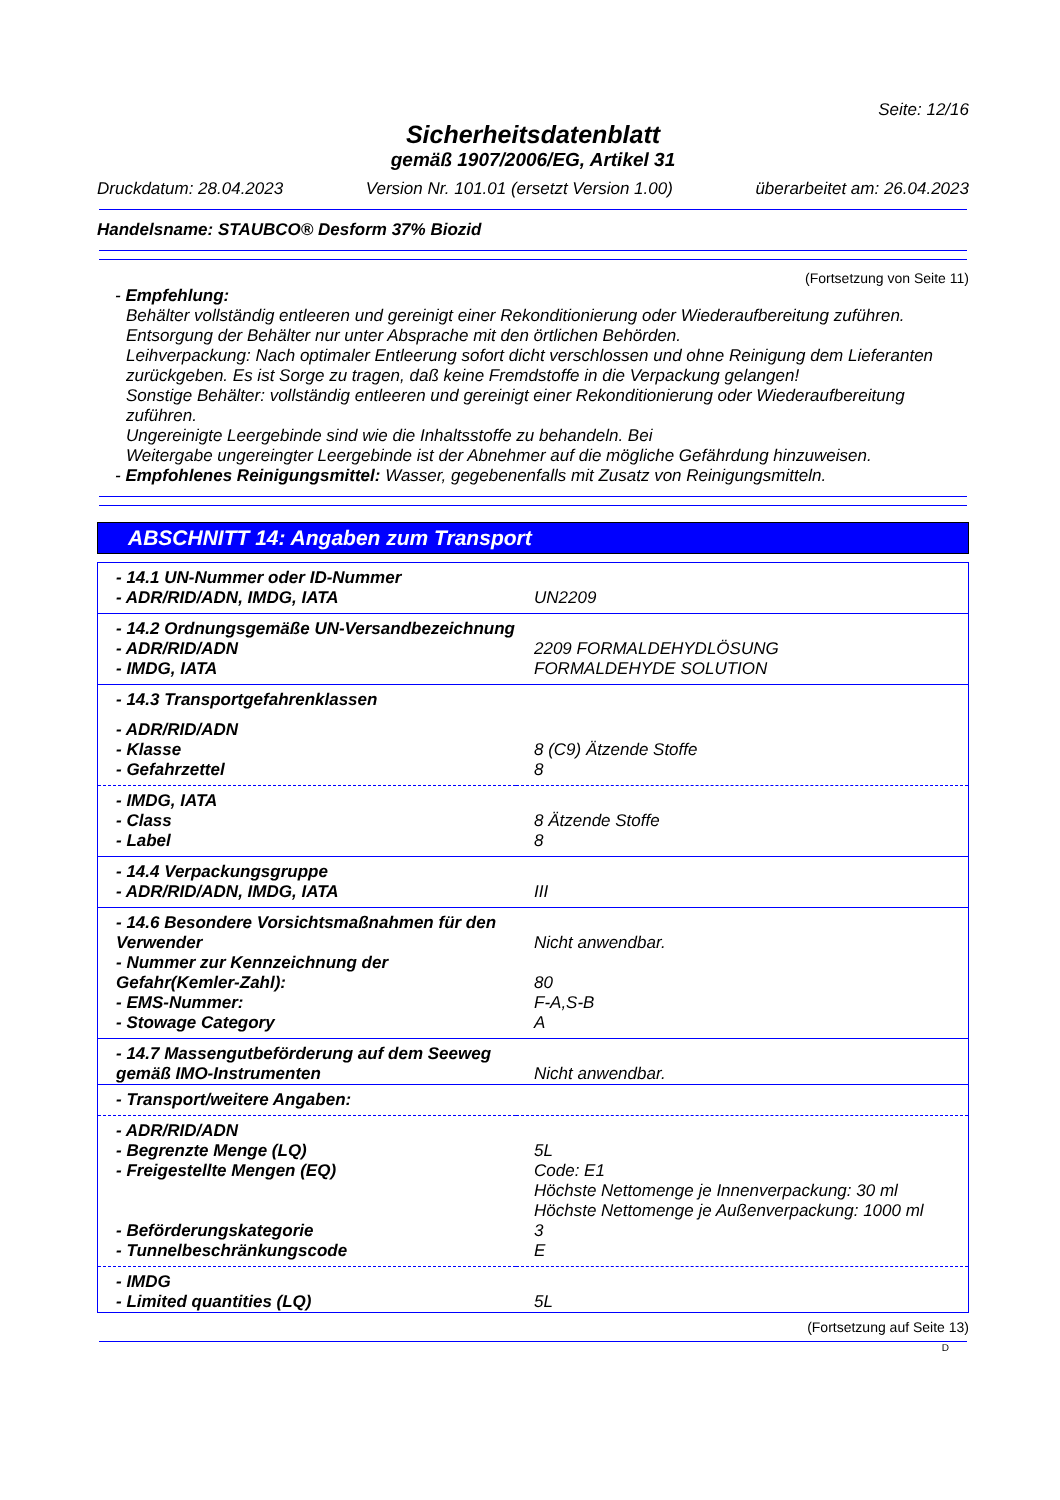Seite: 12/16
Sicherheitsdatenblatt
gemäß 1907/2006/EG, Artikel 31
Druckdatum: 28.04.2023 Version Nr. 101.01 (ersetzt Version 1.00) überarbeitet am: 26.04.2023
Handelsname: STAUBCO® Desform 37% Biozid
(Fortsetzung von Seite 11)
- Empfehlung:
Behälter vollständig entleeren und gereinigt einer Rekonditionierung oder Wiederaufbereitung zuführen.
Entsorgung der Behälter nur unter Absprache mit den örtlichen Behörden.
Leihverpackung: Nach optimaler Entleerung sofort dicht verschlossen und ohne Reinigung dem Lieferanten zurückgeben. Es ist Sorge zu tragen, daß keine Fremdstoffe in die Verpackung gelangen!
Sonstige Behälter: vollständig entleeren und gereinigt einer Rekonditionierung oder Wiederaufbereitung zuführen.
Ungereinigte Leergebinde sind wie die Inhaltsstoffe zu behandeln. Bei
Weitergabe ungereingter Leergebinde ist der Abnehmer auf die mögliche Gefährdung hinzuweisen.
- Empfohlenes Reinigungsmittel: Wasser, gegebenenfalls mit Zusatz von Reinigungsmitteln.
ABSCHNITT 14: Angaben zum Transport
| - 14.1 UN-Nummer oder ID-Nummer | |
| - ADR/RID/ADN, IMDG, IATA | UN2209 |
| - 14.2 Ordnungsgemäße UN-Versandbezeichnung | |
| - ADR/RID/ADN | 2209 FORMALDEHYDLÖSUNG |
| - IMDG, IATA | FORMALDEHYDE SOLUTION |
| - 14.3 Transportgefahrenklassen | |
| - ADR/RID/ADN | |
| - Klasse | 8 (C9) Ätzende Stoffe |
| - Gefahrzettel | 8 |
| - IMDG, IATA | |
| - Class | 8 Ätzende Stoffe |
| - Label | 8 |
| - 14.4 Verpackungsgruppe | |
| - ADR/RID/ADN, IMDG, IATA | III |
| - 14.6 Besondere Vorsichtsmaßnahmen für den Verwender | Nicht anwendbar. |
| - Nummer zur Kennzeichnung der Gefahr(Kemler-Zahl): | 80 |
| - EMS-Nummer: | F-A,S-B |
| - Stowage Category | A |
| - 14.7 Massengutbeförderung auf dem Seeweg gemäß IMO-Instrumenten | Nicht anwendbar. |
| - Transport/weitere Angaben: | |
| - ADR/RID/ADN | |
| - Begrenzte Menge (LQ) | 5L |
| - Freigestellte Mengen (EQ) | Code: E1 Höchste Nettomenge je Innenverpackung: 30 ml Höchste Nettomenge je Außenverpackung: 1000 ml |
| - Beförderungskategorie | 3 |
| - Tunnelbeschränkungscode | E |
| - IMDG | |
| - Limited quantities (LQ) | 5L |
(Fortsetzung auf Seite 13)
D